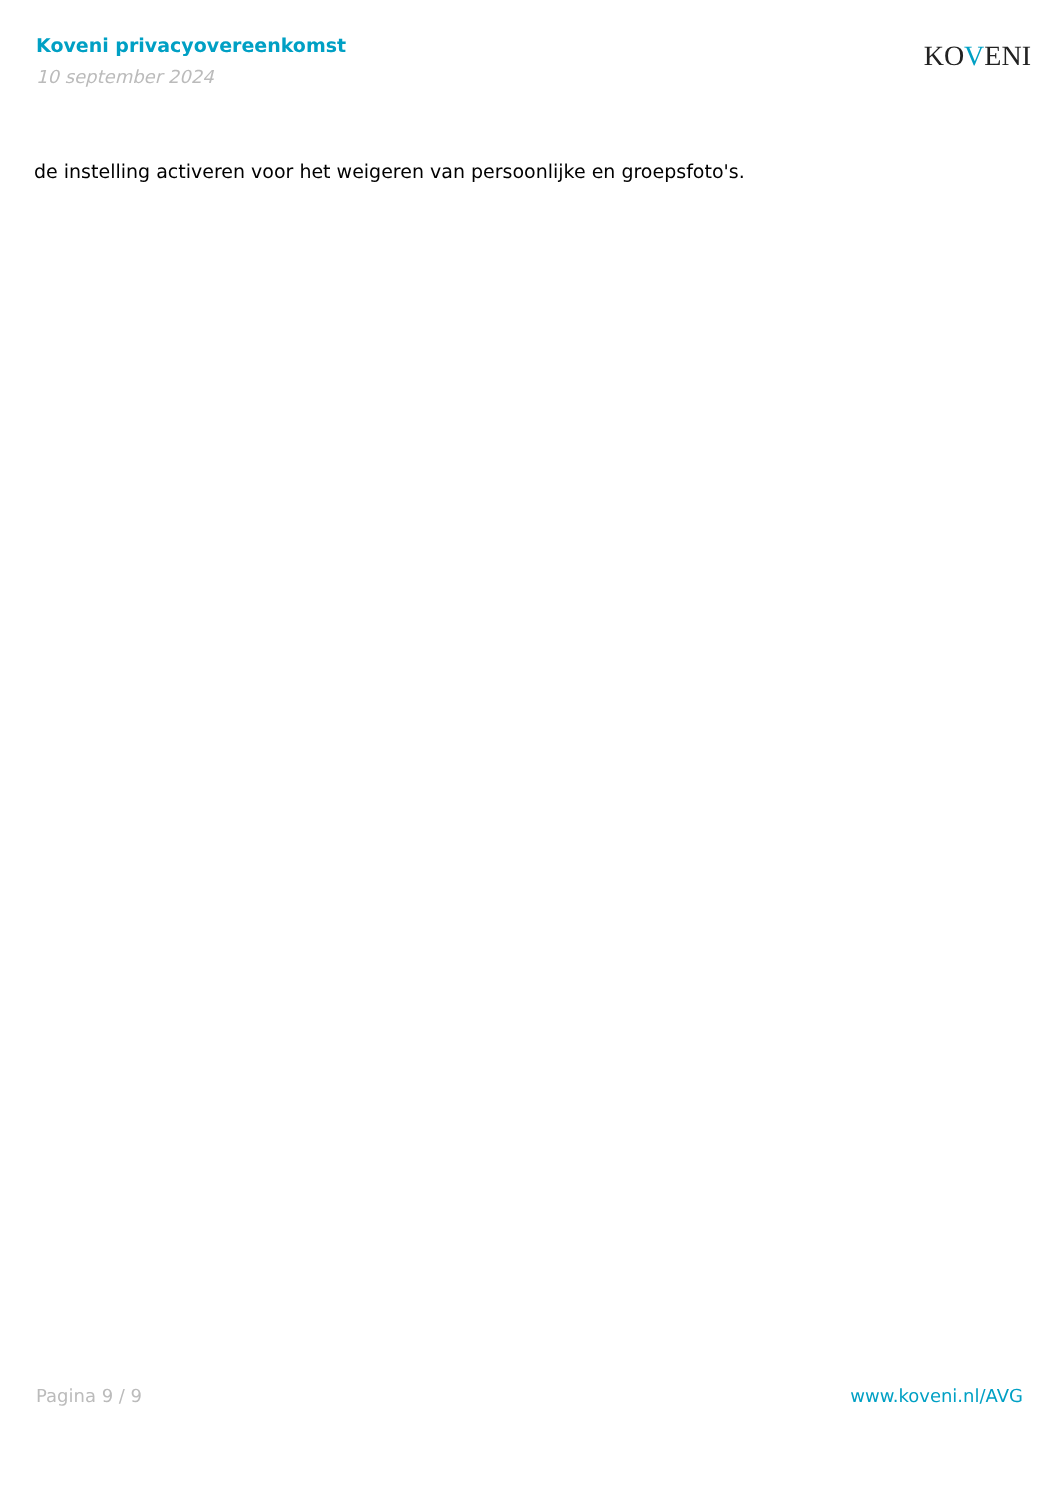Koveni privacyovereenkomst
10 september 2024
KOVENI
de instelling activeren voor het weigeren van persoonlijke en groepsfoto's.
Pagina 9 / 9 www.koveni.nl/AVG